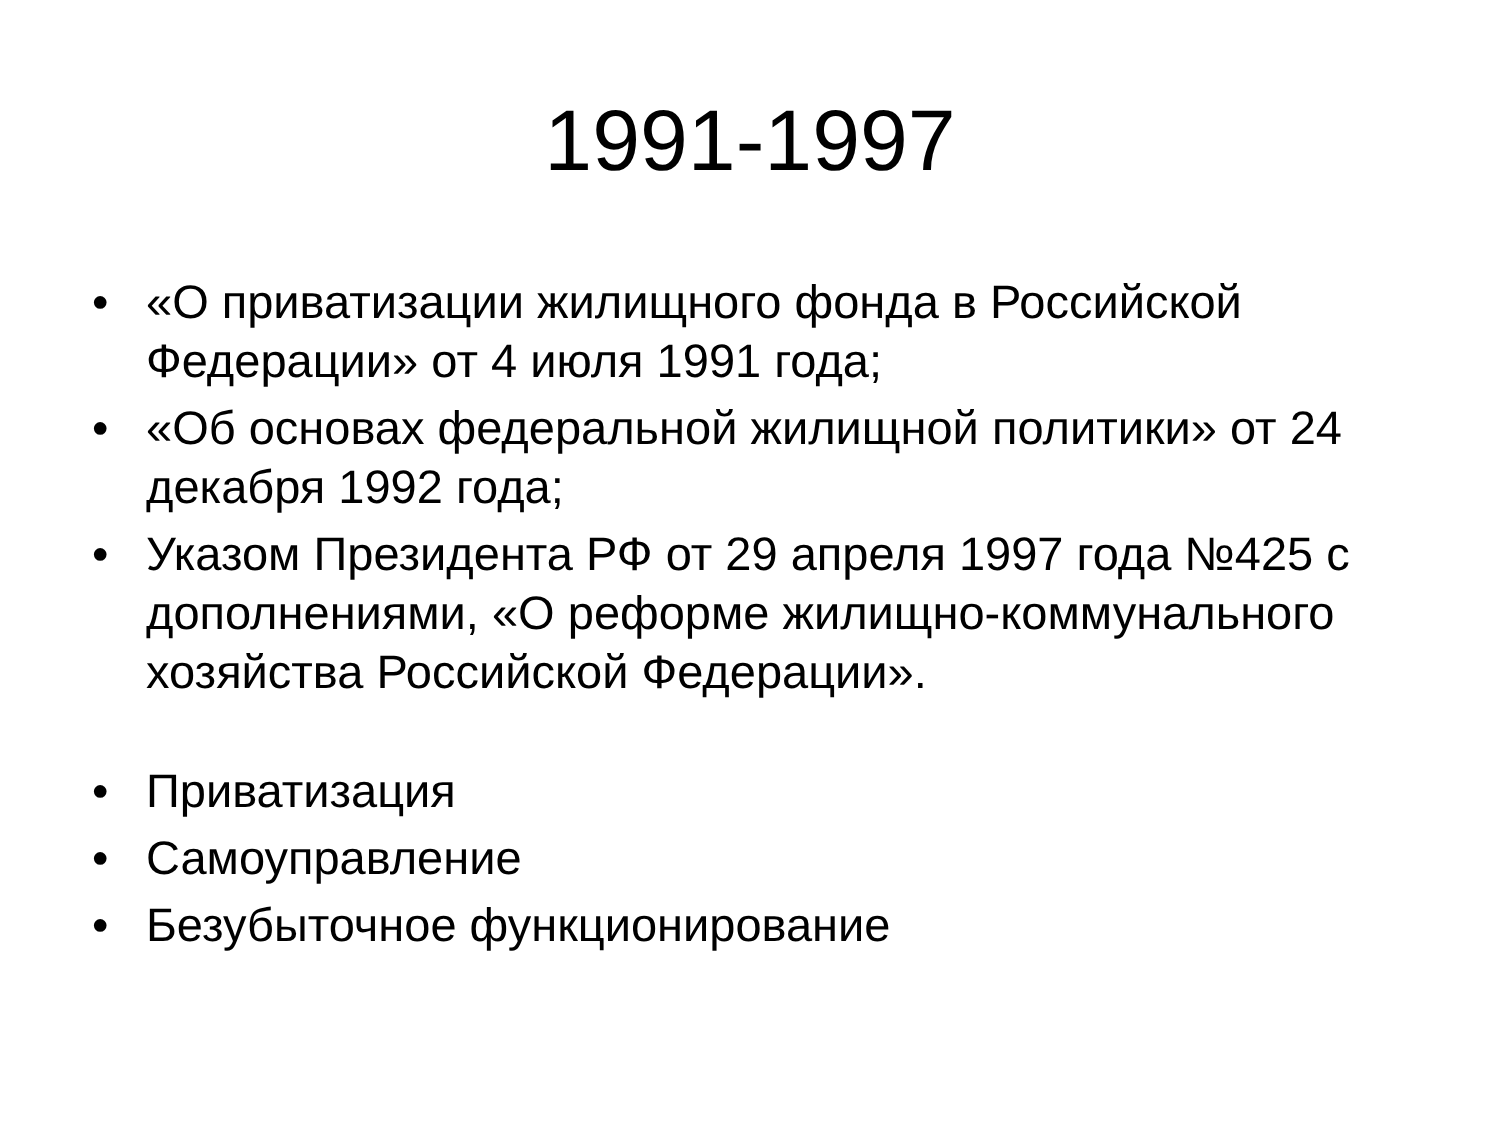1991-1997
• «О приватизации жилищного фонда в Российской Федерации» от 4 июля 1991 года;
• «Об основах федеральной жилищной политики» от 24 декабря 1992 года;
• Указом Президента РФ от 29 апреля 1997 года №425 с дополнениями, «О реформе жилищно-коммунального хозяйства Российской Федерации».
• Приватизация
• Самоуправление
• Безубыточное функционирование